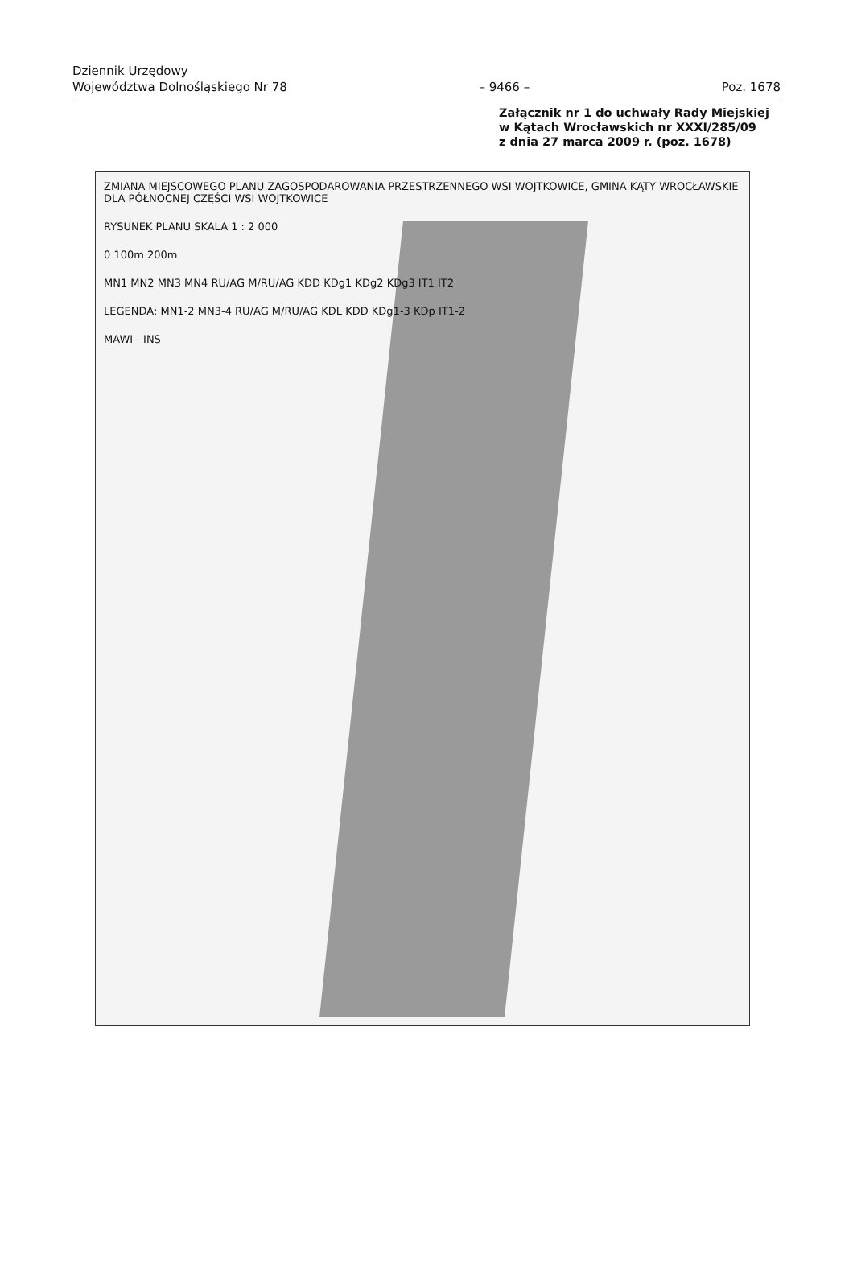Dziennik Urzędowy
Województwa Dolnośląskiego Nr 78 – 9466 – Poz. 1678
Załącznik nr 1 do uchwały Rady Miejskiej
w Kątach Wrocławskich nr XXXI/285/09
z dnia 27 marca 2009 r. (poz. 1678)
ZMIANA MIEJSCOWEGO PLANU ZAGOSPODAROWANIA PRZESTRZENNEGO WSI WOJTKOWICE, GMINA KĄTY WROCŁAWSKIE DLA PÓŁNOCNEJ CZĘŚCI WSI WOJTKOWICE
RYSUNEK PLANU SKALA 1 : 2 000
0 100m 200m
MN1 MN2 MN3 MN4 RU/AG M/RU/AG KDD KDg1 KDg2 KDg3 IT1 IT2
LEGENDA: MN1-2 MN3-4 RU/AG M/RU/AG KDL KDD KDg1-3 KDp IT1-2
MAWI - INS